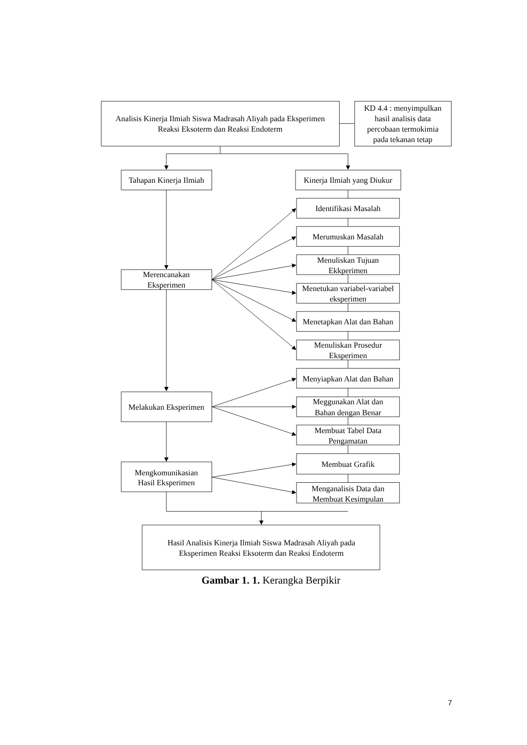Analisis Kinerja Ilmiah Siswa Madrasah Aliyah pada Eksperimen
Reaksi Eksoterm dan Reaksi Endoterm
KD 4.4 : menyimpulkan
hasil analisis data
percobaan termokimia
pada tekanan tetap
Tahapan Kinerja Ilmiah
Kinerja Ilmiah yang Diukur
Identifikasi Masalah
Merumuskan Masalah
Merencanakan
Eksperimen
Menuliskan Tujuan
Ekkperimen
Menetukan variabel-variabel
eksperimen
Menetapkan Alat dan Bahan
Menuliskan Prosedur
Eksperimen
Menyiapkan Alat dan Bahan
Melakukan Eksperimen
Meggunakan Alat dan
Bahan dengan Benar
Membuat Tabel Data
Pengamatan
Membuat Grafik
Mengkomunikasian
Hasil Eksperimen
Menganalisis Data dan
Membuat Kesimpulan
Hasil Analisis Kinerja Ilmiah Siswa Madrasah Aliyah pada
Eksperimen Reaksi Eksoterm dan Reaksi Endoterm
Gambar 1. 1. Kerangka Berpikir
7